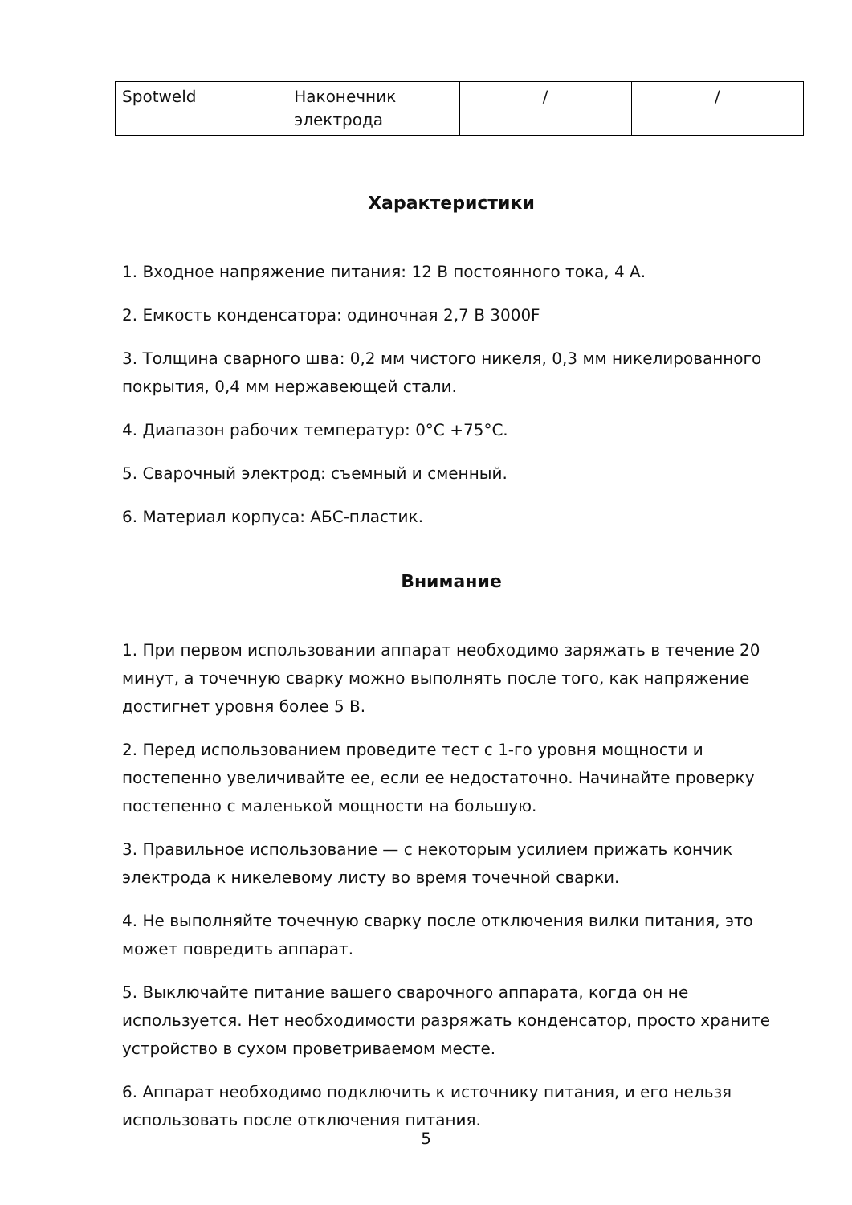| Spotweld | Наконечник электрода | / | / |
Характеристики
1. Входное напряжение питания: 12 В постоянного тока, 4 А.
2. Емкость конденсатора: одиночная 2,7 В 3000F
3. Толщина сварного шва: 0,2 мм чистого никеля, 0,3 мм никелированного покрытия, 0,4 мм нержавеющей стали.
4. Диапазон рабочих температур: 0°C +75°C.
5. Сварочный электрод: съемный и сменный.
6. Материал корпуса: АБС-пластик.
Внимание
1. При первом использовании аппарат необходимо заряжать в течение 20 минут, а точечную сварку можно выполнять после того, как напряжение достигнет уровня более 5 В.
2. Перед использованием проведите тест с 1-го уровня мощности и постепенно увеличивайте ее, если ее недостаточно. Начинайте проверку постепенно с маленькой мощности на большую.
3. Правильное использование — с некоторым усилием прижать кончик электрода к никелевому листу во время точечной сварки.
4. Не выполняйте точечную сварку после отключения вилки питания, это может повредить аппарат.
5. Выключайте питание вашего сварочного аппарата, когда он не используется. Нет необходимости разряжать конденсатор, просто храните устройство в сухом проветриваемом месте.
6. Аппарат необходимо подключить к источнику питания, и его нельзя использовать после отключения питания.
5